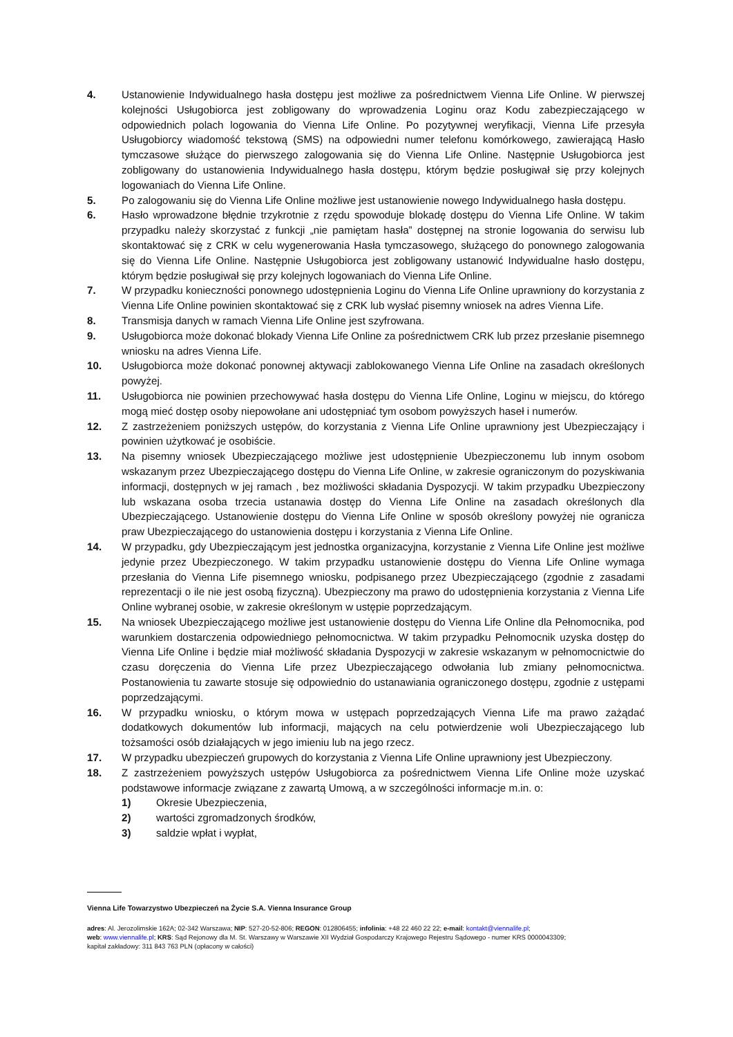4. Ustanowienie Indywidualnego hasła dostępu jest możliwe za pośrednictwem Vienna Life Online. W pierwszej kolejności Usługobiorca jest zobligowany do wprowadzenia Loginu oraz Kodu zabezpieczającego w odpowiednich polach logowania do Vienna Life Online. Po pozytywnej weryfikacji, Vienna Life przesyła Usługobiorcy wiadomość tekstową (SMS) na odpowiedni numer telefonu komórkowego, zawierającą Hasło tymczasowe służące do pierwszego zalogowania się do Vienna Life Online. Następnie Usługobiorca jest zobligowany do ustanowienia Indywidualnego hasła dostępu, którym będzie posługiwał się przy kolejnych logowaniach do Vienna Life Online.
5. Po zalogowaniu się do Vienna Life Online możliwe jest ustanowienie nowego Indywidualnego hasła dostępu.
6. Hasło wprowadzone błędnie trzykrotnie z rzędu spowoduje blokadę dostępu do Vienna Life Online. W takim przypadku należy skorzystać z funkcji „nie pamiętam hasła” dostępnej na stronie logowania do serwisu lub skontaktować się z CRK w celu wygenerowania Hasła tymczasowego, służącego do ponownego zalogowania się do Vienna Life Online. Następnie Usługobiorca jest zobligowany ustanowić Indywidualne hasło dostępu, którym będzie posługiwał się przy kolejnych logowaniach do Vienna Life Online.
7. W przypadku konieczności ponownego udostępnienia Loginu do Vienna Life Online uprawniony do korzystania z Vienna Life Online powinien skontaktować się z CRK lub wysłać pisemny wniosek na adres Vienna Life.
8. Transmisja danych w ramach Vienna Life Online jest szyfrowana.
9. Usługobiorca może dokonać blokady Vienna Life Online za pośrednictwem CRK lub przez przesłanie pisemnego wniosku na adres Vienna Life.
10. Usługobiorca może dokonać ponownej aktywacji zablokowanego Vienna Life Online na zasadach określonych powyżej.
11. Usługobiorca nie powinien przechowywać hasła dostępu do Vienna Life Online, Loginu w miejscu, do którego mogą mieć dostęp osoby niepowołane ani udostępniać tym osobom powyższych haseł i numerów.
12. Z zastrzeżeniem poniższych ustępów, do korzystania z Vienna Life Online uprawniony jest Ubezpieczający i powinien użytkować je osobiście.
13. Na pisemny wniosek Ubezpieczającego możliwe jest udostępnienie Ubezpieczonemu lub innym osobom wskazanym przez Ubezpieczającego dostępu do Vienna Life Online, w zakresie ograniczonym do pozyskiwania informacji, dostępnych w jej ramach , bez możliwości składania Dyspozycji. W takim przypadku Ubezpieczony lub wskazana osoba trzecia ustanawia dostęp do Vienna Life Online na zasadach określonych dla Ubezpieczającego. Ustanowienie dostępu do Vienna Life Online w sposób określony powyżej nie ogranicza praw Ubezpieczającego do ustanowienia dostępu i korzystania z Vienna Life Online.
14. W przypadku, gdy Ubezpieczającym jest jednostka organizacyjna, korzystanie z Vienna Life Online jest możliwe jedynie przez Ubezpieczonego. W takim przypadku ustanowienie dostępu do Vienna Life Online wymaga przesłania do Vienna Life pisemnego wniosku, podpisanego przez Ubezpieczającego (zgodnie z zasadami reprezentacji o ile nie jest osobą fizyczną). Ubezpieczony ma prawo do udostępnienia korzystania z Vienna Life Online wybranej osobie, w zakresie określonym w ustępie poprzedzającym.
15. Na wniosek Ubezpieczającego możliwe jest ustanowienie dostępu do Vienna Life Online dla Pełnomocnika, pod warunkiem dostarczenia odpowiedniego pełnomocnictwa. W takim przypadku Pełnomocnik uzyska dostęp do Vienna Life Online i będzie miał możliwość składania Dyspozycji w zakresie wskazanym w pełnomocnictwie do czasu doręczenia do Vienna Life przez Ubezpieczającego odwołania lub zmiany pełnomocnictwa. Postanowienia tu zawarte stosuje się odpowiednio do ustanawiania ograniczonego dostępu, zgodnie z ustępami poprzedzającymi.
16. W przypadku wniosku, o którym mowa w ustępach poprzedzających Vienna Life ma prawo zażądać dodatkowych dokumentów lub informacji, mających na celu potwierdzenie woli Ubezpieczającego lub tożsamości osób działających w jego imieniu lub na jego rzecz.
17. W przypadku ubezpieczeń grupowych do korzystania z Vienna Life Online uprawniony jest Ubezpieczony.
18. Z zastrzeżeniem powyższych ustępów Usługobiorca za pośrednictwem Vienna Life Online może uzyskać podstawowe informacje związane z zawartą Umową, a w szczególności informacje m.in. o:
1) Okresie Ubezpieczenia,
2) wartości zgromadzonych środków,
3) saldzie wpłat i wypłat,
Vienna Life Towarzystwo Ubezpieczeń na Życie S.A. Vienna Insurance Group
adres: Al. Jerozolimskie 162A; 02-342 Warszawa; NIP: 527-20-52-806; REGON: 012806455; infolinia: +48 22 460 22 22; e-mail: kontakt@viennalife.pl;
web: www.viennalife.pl; KRS: Sąd Rejonowy dla M. St. Warszawy w Warszawie XII Wydział Gospodarczy Krajowego Rejestru Sądowego - numer KRS 0000043309;
kapitał zakładowy: 311 843 763 PLN (opłacony w całości)